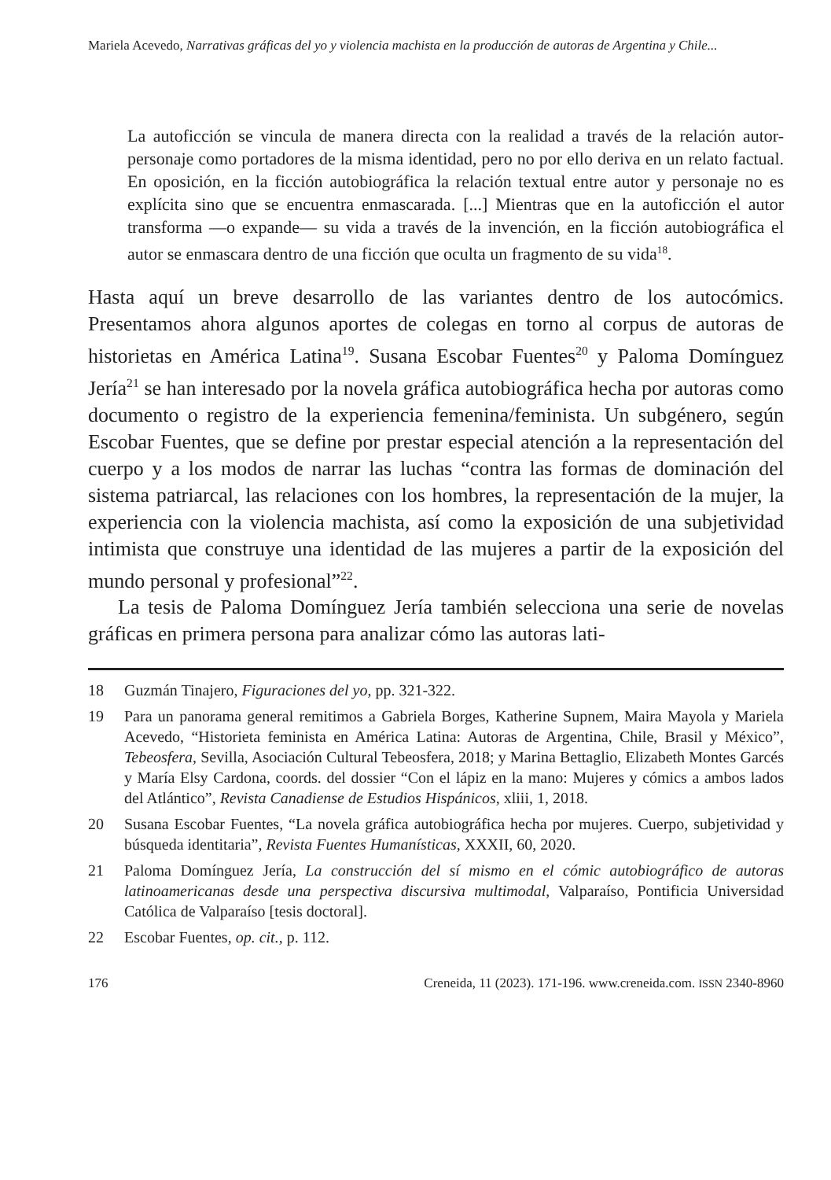Mariela Acevedo, Narrativas gráficas del yo y violencia machista en la producción de autoras de Argentina y Chile...
La autoficción se vincula de manera directa con la realidad a través de la relación autor-personaje como portadores de la misma identidad, pero no por ello deriva en un relato factual. En oposición, en la ficción autobiográfica la relación textual entre autor y personaje no es explícita sino que se encuentra enmascarada. [...] Mientras que en la autoficción el autor transforma —o expande— su vida a través de la invención, en la ficción autobiográfica el autor se enmascara dentro de una ficción que oculta un fragmento de su vida<sup>18</sup>.
Hasta aquí un breve desarrollo de las variantes dentro de los autocómics. Presentamos ahora algunos aportes de colegas en torno al corpus de autoras de historietas en América Latina<sup>19</sup>. Susana Escobar Fuentes<sup>20</sup> y Paloma Domínguez Jería<sup>21</sup> se han interesado por la novela gráfica autobiográfica hecha por autoras como documento o registro de la experiencia femenina/feminista. Un subgénero, según Escobar Fuentes, que se define por prestar especial atención a la representación del cuerpo y a los modos de narrar las luchas “contra las formas de dominación del sistema patriarcal, las relaciones con los hombres, la representación de la mujer, la experiencia con la violencia machista, así como la exposición de una subjetividad intimista que construye una identidad de las mujeres a partir de la exposición del mundo personal y profesional”<sup>22</sup>.
La tesis de Paloma Domínguez Jería también selecciona una serie de novelas gráficas en primera persona para analizar cómo las autoras lati-
18 Guzmán Tinajero, Figuraciones del yo, pp. 321-322.
19 Para un panorama general remitimos a Gabriela Borges, Katherine Supnem, Maira Mayola y Mariela Acevedo, “Historieta feminista en América Latina: Autoras de Argentina, Chile, Brasil y México”, Tebeosfera, Sevilla, Asociación Cultural Tebeosfera, 2018; y Marina Bettaglio, Elizabeth Montes Garcés y María Elsy Cardona, coords. del dossier “Con el lápiz en la mano: Mujeres y cómics a ambos lados del Atlántico”, Revista Canadiense de Estudios Hispánicos, xliii, 1, 2018.
20 Susana Escobar Fuentes, “La novela gráfica autobiográfica hecha por mujeres. Cuerpo, subjetividad y búsqueda identitaria”, Revista Fuentes Humanísticas, XXXII, 60, 2020.
21 Paloma Domínguez Jería, La construcción del sí mismo en el cómic autobiográfico de autoras latinoamericanas desde una perspectiva discursiva multimodal, Valparaíso, Pontificia Universidad Católica de Valparaíso [tesis doctoral].
22 Escobar Fuentes, op. cit., p. 112.
176 Creneida, 11 (2023). 171-196. www.creneida.com. ISSN 2340-8960